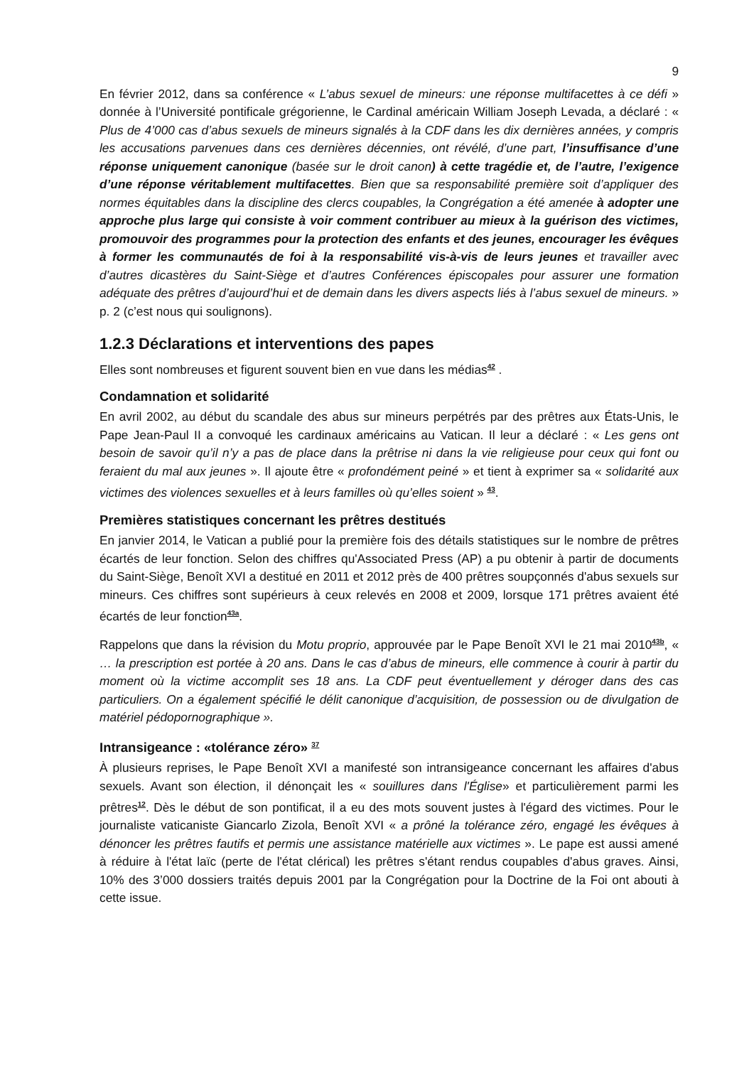9
En février 2012, dans sa conférence « L’abus sexuel de mineurs: une réponse multifacettes à ce défi » donnée à l’Université pontificale grégorienne, le Cardinal américain William Joseph Levada, a déclaré : « Plus de 4’000 cas d’abus sexuels de mineurs signalés à la CDF dans les dix dernières années, y compris les accusations parvenues dans ces dernières décennies, ont révélé, d’une part, l’insuffisance d’une réponse uniquement canonique (basée sur le droit canon) à cette tragédie et, de l’autre, l’exigence d’une réponse véritablement multifacettes. Bien que sa responsabilité première soit d’appliquer des normes équitables dans la discipline des clercs coupables, la Congrégation a été amenée à adopter une approche plus large qui consiste à voir comment contribuer au mieux à la guérison des victimes, promouvoir des programmes pour la protection des enfants et des jeunes, encourager les évêques à former les communautés de foi à la responsabilité vis-à-vis de leurs jeunes et travailler avec d’autres dicastères du Saint-Siège et d’autres Conférences épiscopales pour assurer une formation adéquate des prêtres d’aujourd’hui et de demain dans les divers aspects liés à l’abus sexuel de mineurs. » p. 2 (c’est nous qui soulignons).
1.2.3 Déclarations et interventions des papes
Elles sont nombreuses et figurent souvent bien en vue dans les médias<sup>42</sup> .
Condamnation et solidarité
En avril 2002, au début du scandale des abus sur mineurs perpétrés par des prêtres aux États-Unis, le Pape Jean-Paul II a convoqué les cardinaux américains au Vatican. Il leur a déclaré : « Les gens ont besoin de savoir qu’il n’y a pas de place dans la prêtrise ni dans la vie religieuse pour ceux qui font ou feraient du mal aux jeunes ». Il ajoute être « profondément peiné » et tient à exprimer sa « solidarité aux victimes des violences sexuelles et à leurs familles où qu’elles soient » <sup>43</sup>.
Premières statistiques concernant les prêtres destitués
En janvier 2014, le Vatican a publié pour la première fois des détails statistiques sur le nombre de prêtres écartés de leur fonction. Selon des chiffres qu'Associated Press (AP) a pu obtenir à partir de documents du Saint-Siège, Benoît XVI a destitué en 2011 et 2012 près de 400 prêtres soupçonnés d'abus sexuels sur mineurs. Ces chiffres sont supérieurs à ceux relevés en 2008 et 2009, lorsque 171 prêtres avaient été écartés de leur fonction<sup>43a</sup>.
Rappelons que dans la révision du Motu proprio, approuvée par le Pape Benoît XVI le 21 mai 2010<sup>43b</sup>, « … la prescription est portée à 20 ans. Dans le cas d’abus de mineurs, elle commence à courir à partir du moment où la victime accomplit ses 18 ans. La CDF peut éventuellement y déroger dans des cas particuliers. On a également spécifié le délit canonique d’acquisition, de possession ou de divulgation de matériel pédopornographique ».
Intransigeance : «tolérance zéro» <sup>37</sup>
À plusieurs reprises, le Pape Benoît XVI a manifesté son intransigeance concernant les affaires d'abus sexuels. Avant son élection, il dénonçait les « souillures dans l'Église» et particulièrement parmi les prêtres<sup>12</sup>. Dès le début de son pontificat, il a eu des mots souvent justes à l'égard des victimes. Pour le journaliste vaticaniste Giancarlo Zizola, Benoît XVI « a prôné la tolérance zéro, engagé les évêques à dénoncer les prêtres fautifs et permis une assistance matérielle aux victimes ». Le pape est aussi amené à réduire à l'état laïc (perte de l'état clérical) les prêtres s'étant rendus coupables d'abus graves. Ainsi, 10% des 3’000 dossiers traités depuis 2001 par la Congrégation pour la Doctrine de la Foi ont abouti à cette issue.